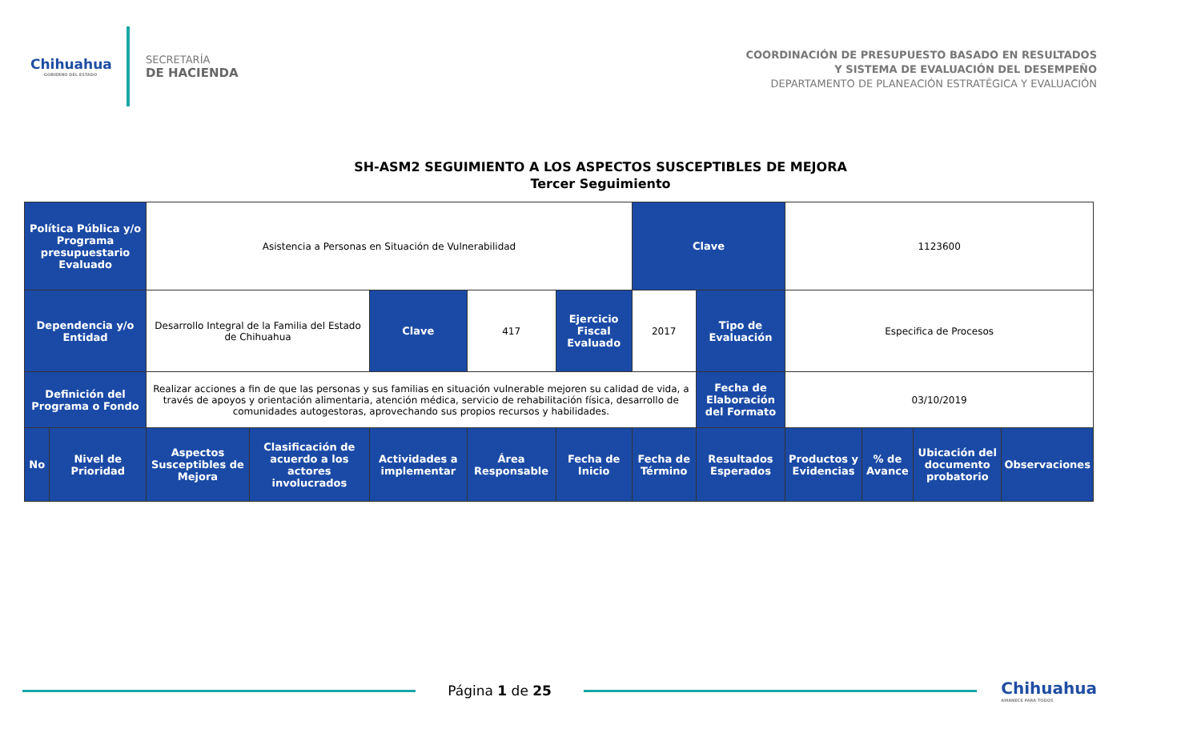Chihuahua
GOBIERNO DEL ESTADO
SECRETARÍA
DE HACIENDA
COORDINACIÓN DE PRESUPUESTO BASADO EN RESULTADOS
Y SISTEMA DE EVALUACIÓN DEL DESEMPEÑO
DEPARTAMENTO DE PLANEACIÓN ESTRATÉGICA Y EVALUACIÓN
SH-ASM2 SEGUIMIENTO A LOS ASPECTOS SUSCEPTIBLES DE MEJORA
Tercer Seguimiento
| Política Pública y/o Programa presupuestario Evaluado | | Asistencia a Personas en Situación de Vulnerabilidad | | | | | Clave | | 1123600 | | | |
| Dependencia y/o Entidad | | Desarrollo Integral de la Familia del Estado de Chihuahua | | Clave | 417 | Ejercicio Fiscal Evaluado | 2017 | Tipo de Evaluación | Especifica de Procesos | | | |
| Definición del Programa o Fondo | | Realizar acciones a fin de que las personas y sus familias en situación vulnerable mejoren su calidad de vida, a través de apoyos y orientación alimentaria, atención médica, servicio de rehabilitación física, desarrollo de comunidades autogestoras, aprovechando sus propios recursos y habilidades. | | | | | | Fecha de Elaboración del Formato | 03/10/2019 | | | |
| No | Nivel de Prioridad | Aspectos Susceptibles de Mejora | Clasificación de acuerdo a los actores involucrados | Actividades a implementar | Área Responsable | Fecha de Inicio | Fecha de Término | Resultados Esperados | Productos y Evidencias | % de Avance | Ubicación del documento probatorio | Observaciones |
Página 1 de 25
Chihuahua
AMANECE PARA TODOS